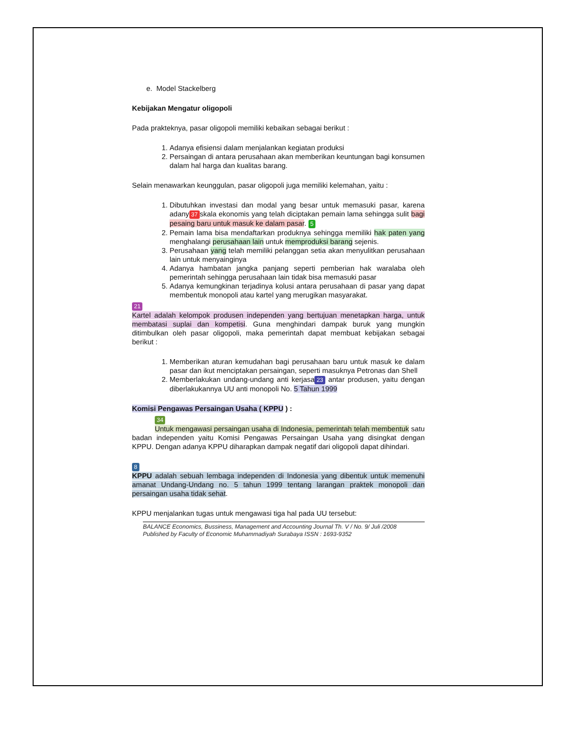e. Model Stackelberg
Kebijakan Mengatur oligopoli
Pada prakteknya, pasar oligopoli memiliki kebaikan sebagai berikut :
1. Adanya efisiensi dalam menjalankan kegiatan produksi
2. Persaingan di antara perusahaan akan memberikan keuntungan bagi konsumen dalam hal harga dan kualitas barang.
Selain menawarkan keunggulan, pasar oligopoli juga memiliki kelemahan, yaitu :
1. Dibutuhkan investasi dan modal yang besar untuk memasuki pasar, karena adany 37 skala ekonomis yang telah diciptakan pemain lama sehingga sulit bagi pesaing baru untuk masuk ke dalam pasar. 5
2. Pemain lama bisa mendaftarkan produknya sehingga memiliki hak paten yang menghalangi perusahaan lain untuk memproduksi barang sejenis.
3. Perusahaan yang telah memiliki pelanggan setia akan menyulitkan perusahaan lain untuk menyainginya
4. Adanya hambatan jangka panjang seperti pemberian hak waralaba oleh pemerintah sehingga perusahaan lain tidak bisa memasuki pasar
5. Adanya kemungkinan terjadinya kolusi antara perusahaan di pasar yang dapat membentuk monopoli atau kartel yang merugikan masyarakat.
21
Kartel adalah kelompok produsen independen yang bertujuan menetapkan harga, untuk membatasi suplai dan kompetisi. Guna menghindari dampak buruk yang mungkin ditimbulkan oleh pasar oligopoli, maka pemerintah dapat membuat kebijakan sebagai berikut :
1. Memberikan aturan kemudahan bagi perusahaan baru untuk masuk ke dalam pasar dan ikut menciptakan persaingan, seperti masuknya Petronas dan Shell
2. Memberlakukan undang-undang anti kerjasa 23 antar produsen, yaitu dengan diberlakukannya UU anti monopoli No. 5 Tahun 1999
Komisi Pengawas Persaingan Usaha ( KPPU ) :
34
Untuk mengawasi persaingan usaha di Indonesia, pemerintah telah membentuk satu badan independen yaitu Komisi Pengawas Persaingan Usaha yang disingkat dengan KPPU. Dengan adanya KPPU diharapkan dampak negatif dari oligopoli dapat dihindari.
8
KPPU adalah sebuah lembaga independen di Indonesia yang dibentuk untuk memenuhi amanat Undang-Undang no. 5 tahun 1999 tentang larangan praktek monopoli dan persaingan usaha tidak sehat.
KPPU menjalankan tugas untuk mengawasi tiga hal pada UU tersebut:
BALANCE Economics, Bussiness, Management and Accounting Journal Th. V / No. 9/ Juli /2008
Published by Faculty of Economic Muhammadiyah Surabaya ISSN : 1693-9352